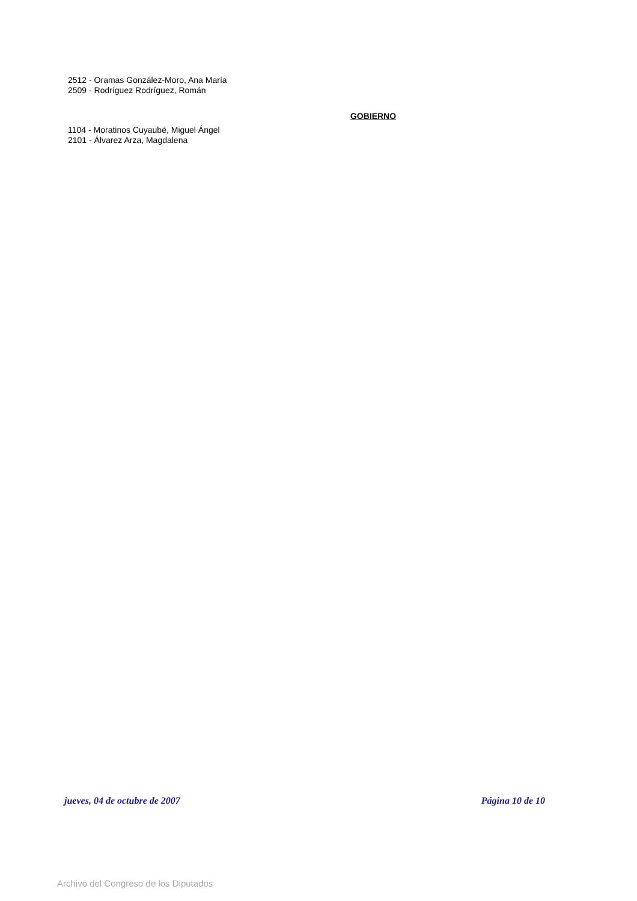2512 - Oramas González-Moro, Ana María
2509 - Rodríguez Rodríguez, Román
GOBIERNO
1104 - Moratinos Cuyaubé, Miguel Ángel
2101 - Álvarez Arza, Magdalena
jueves, 04 de octubre de 2007 Página 10 de 10
Archivo del Congreso de los Diputados